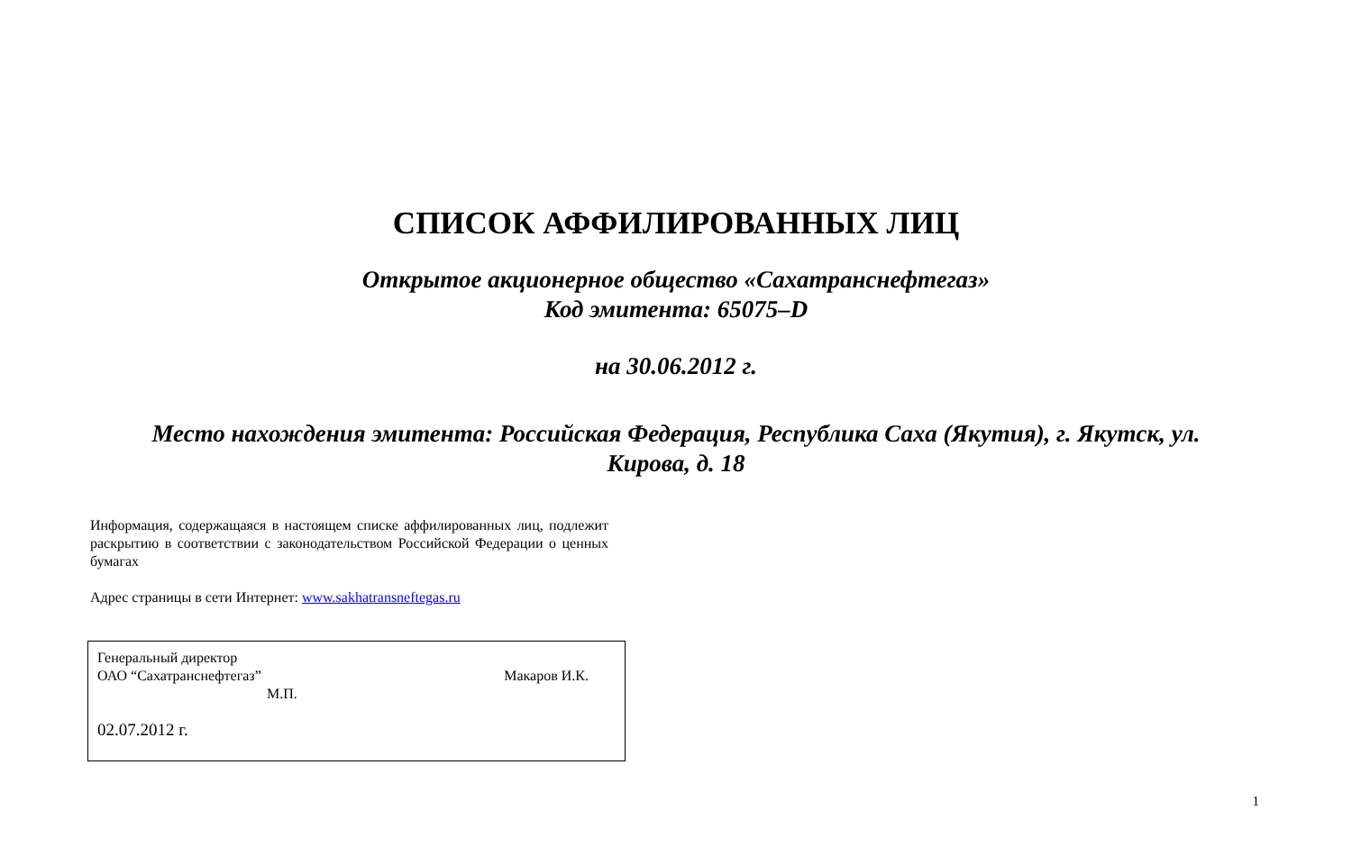СПИСОК АФФИЛИРОВАННЫХ ЛИЦ
Открытое акционерное общество «Сахатранснефтегаз»
Код эмитента: 65075–D
на 30.06.2012 г.
Место нахождения эмитента: Российская Федерация, Республика Саха (Якутия), г. Якутск, ул.
Кирова, д. 18
Информация, содержащаяся в настоящем списке аффилированных лиц, подлежит раскрытию в соответствии с законодательством Российской Федерации о ценных бумагах
Адрес страницы в сети Интернет: www.sakhatransneftegas.ru
Генеральный директор
ОАО “Сахатранснефтегаз” Макаров И.К.
М.П.
02.07.2012 г.
1